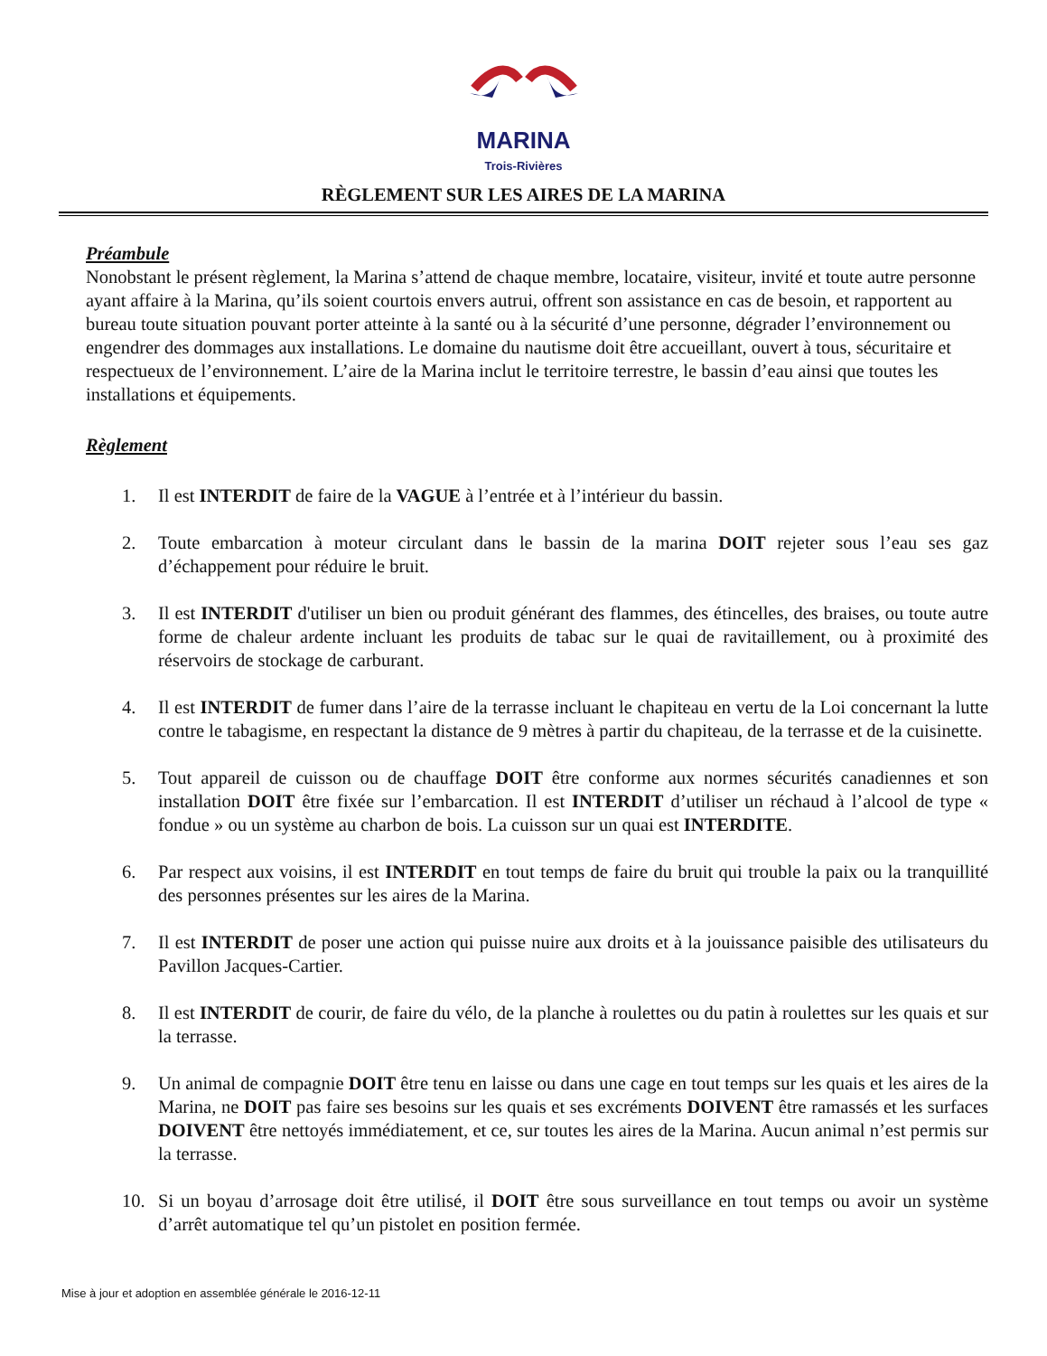MARINA
Trois-Rivières
RÈGLEMENT SUR LES AIRES DE LA MARINA
Préambule
Nonobstant le présent règlement, la Marina s’attend de chaque membre, locataire, visiteur, invité et toute autre personne ayant affaire à la Marina, qu’ils soient courtois envers autrui, offrent son assistance en cas de besoin, et rapportent au bureau toute situation pouvant porter atteinte à la santé ou à la sécurité d’une personne, dégrader l’environnement ou engendrer des dommages aux installations. Le domaine du nautisme doit être accueillant, ouvert à tous, sécuritaire et respectueux de l’environnement. L’aire de la Marina inclut le territoire terrestre, le bassin d’eau ainsi que toutes les installations et équipements.
Règlement
1. Il est INTERDIT de faire de la VAGUE à l’entrée et à l’intérieur du bassin.
2. Toute embarcation à moteur circulant dans le bassin de la marina DOIT rejeter sous l’eau ses gaz d’échappement pour réduire le bruit.
3. Il est INTERDIT d'utiliser un bien ou produit générant des flammes, des étincelles, des braises, ou toute autre forme de chaleur ardente incluant les produits de tabac sur le quai de ravitaillement, ou à proximité des réservoirs de stockage de carburant.
4. Il est INTERDIT de fumer dans l’aire de la terrasse incluant le chapiteau en vertu de la Loi concernant la lutte contre le tabagisme, en respectant la distance de 9 mètres à partir du chapiteau, de la terrasse et de la cuisinette.
5. Tout appareil de cuisson ou de chauffage DOIT être conforme aux normes sécurités canadiennes et son installation DOIT être fixée sur l’embarcation. Il est INTERDIT d’utiliser un réchaud à l’alcool de type « fondue » ou un système au charbon de bois. La cuisson sur un quai est INTERDITE.
6. Par respect aux voisins, il est INTERDIT en tout temps de faire du bruit qui trouble la paix ou la tranquillité des personnes présentes sur les aires de la Marina.
7. Il est INTERDIT de poser une action qui puisse nuire aux droits et à la jouissance paisible des utilisateurs du Pavillon Jacques-Cartier.
8. Il est INTERDIT de courir, de faire du vélo, de la planche à roulettes ou du patin à roulettes sur les quais et sur la terrasse.
9. Un animal de compagnie DOIT être tenu en laisse ou dans une cage en tout temps sur les quais et les aires de la Marina, ne DOIT pas faire ses besoins sur les quais et ses excréments DOIVENT être ramassés et les surfaces DOIVENT être nettoyés immédiatement, et ce, sur toutes les aires de la Marina. Aucun animal n’est permis sur la terrasse.
10. Si un boyau d’arrosage doit être utilisé, il DOIT être sous surveillance en tout temps ou avoir un système d’arrêt automatique tel qu’un pistolet en position fermée.
Mise à jour et adoption en assemblée générale le 2016-12-11